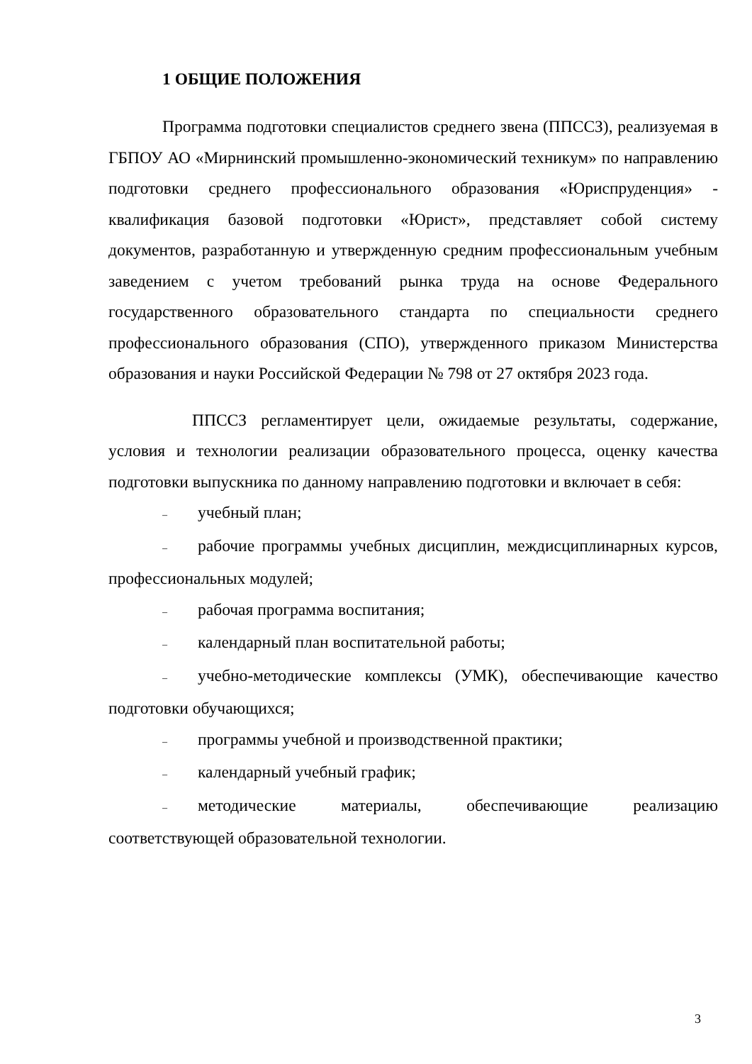1 ОБЩИЕ ПОЛОЖЕНИЯ
Программа подготовки специалистов среднего звена (ППССЗ), реализуемая в ГБПОУ АО «Мирнинский промышленно-экономический техникум» по направлению подготовки среднего профессионального образования «Юриспруденция» - квалификация базовой подготовки «Юрист», представляет собой систему документов, разработанную и утвержденную средним профессиональным учебным заведением с учетом требований рынка труда на основе Федерального государственного образовательного стандарта по специальности среднего профессионального образования (СПО), утвержденного приказом Министерства образования и науки Российской Федерации № 798 от 27 октября 2023 года.
ППССЗ регламентирует цели, ожидаемые результаты, содержание, условия и технологии реализации образовательного процесса, оценку качества подготовки выпускника по данному направлению подготовки и включает в себя:
– учебный план;
– рабочие программы учебных дисциплин, междисциплинарных курсов, профессиональных модулей;
– рабочая программа воспитания;
– календарный план воспитательной работы;
– учебно-методические комплексы (УМК), обеспечивающие качество подготовки обучающихся;
– программы учебной и производственной практики;
– календарный учебный график;
– методические материалы, обеспечивающие реализацию соответствующей образовательной технологии.
3